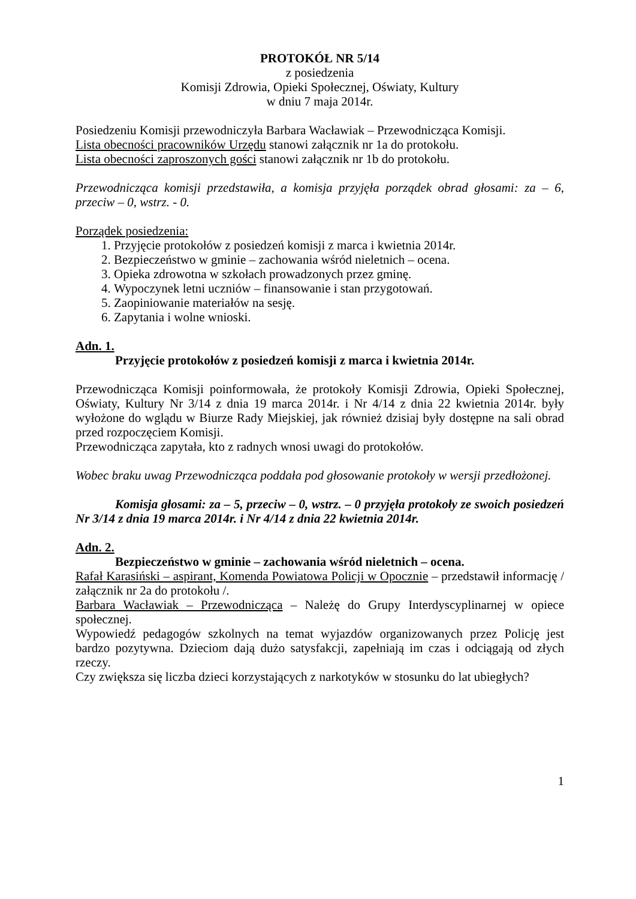PROTOKÓŁ NR 5/14
z posiedzenia
Komisji Zdrowia, Opieki Społecznej, Oświaty, Kultury
w dniu 7 maja 2014r.
Posiedzeniu Komisji przewodniczyła Barbara Wacławiak – Przewodnicząca Komisji.
Lista obecności pracowników Urzędu stanowi załącznik nr 1a do protokołu.
Lista obecności zaproszonych gości stanowi załącznik nr 1b do protokołu.
Przewodnicząca komisji przedstawiła, a komisja przyjęła porządek obrad głosami: za – 6, przeciw – 0, wstrz. - 0.
Porządek posiedzenia:
1. Przyjęcie protokołów z posiedzeń komisji z marca i kwietnia 2014r.
2. Bezpieczeństwo w gminie – zachowania wśród nieletnich – ocena.
3. Opieka zdrowotna w szkołach prowadzonych przez gminę.
4. Wypoczynek letni uczniów – finansowanie i stan przygotowań.
5. Zaopiniowanie materiałów na sesję.
6. Zapytania i wolne wnioski.
Adn. 1.
Przyjęcie protokołów z posiedzeń komisji z marca i kwietnia 2014r.
Przewodnicząca Komisji poinformowała, że protokoły Komisji Zdrowia, Opieki Społecznej, Oświaty, Kultury Nr 3/14 z dnia 19 marca 2014r. i Nr 4/14 z dnia 22 kwietnia 2014r. były wyłożone do wglądu w Biurze Rady Miejskiej, jak również dzisiaj były dostępne na sali obrad przed rozpoczęciem Komisji.
Przewodnicząca zapytała, kto z radnych wnosi uwagi do protokołów.
Wobec braku uwag Przewodnicząca poddała pod głosowanie protokoły w wersji przedłożonej.
Komisja głosami: za – 5, przeciw – 0, wstrz. – 0 przyjęła protokoły ze swoich posiedzeń Nr 3/14 z dnia 19 marca 2014r. i Nr 4/14 z dnia 22 kwietnia 2014r.
Adn. 2.
Bezpieczeństwo w gminie – zachowania wśród nieletnich – ocena.
Rafał Karasiński – aspirant, Komenda Powiatowa Policji w Opocznie – przedstawił informację / załącznik nr 2a do protokołu /.
Barbara Wacławiak – Przewodnicząca – Należę do Grupy Interdyscyplinarnej w opiece społecznej.
Wypowiedź pedagogów szkolnych na temat wyjazdów organizowanych przez Policję jest bardzo pozytywna. Dzieciom dają dużo satysfakcji, zapełniają im czas i odciągają od złych rzeczy.
Czy zwiększa się liczba dzieci korzystających z narkotyków w stosunku do lat ubiegłych?
1